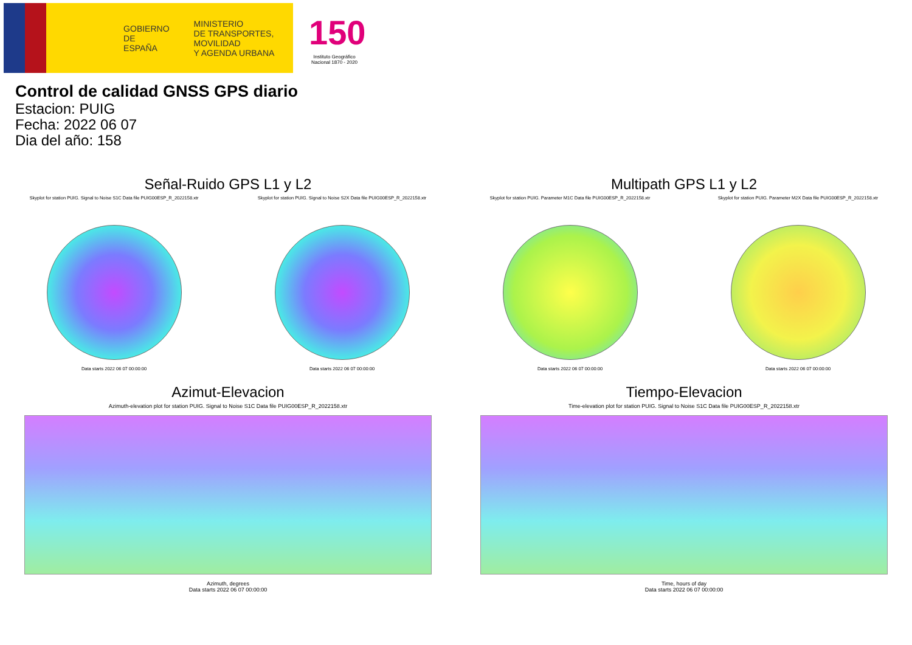GOBIERNO
DE ESPAÑA
MINISTERIO
DE TRANSPORTES, MOVILIDAD
Y AGENDA URBANA
150
Instituto Geográfico Nacional 1870 - 2020
Control de calidad GNSS GPS diario
Estacion: PUIG
Fecha: 2022 06 07
Dia del año: 158
Señal-Ruido GPS L1 y L2
Skyplot for station PUIG. Signal to Noise S1C Data file PUIG00ESP_R_2022158.xtr
Data starts 2022 06 07 00:00:00
Skyplot for station PUIG. Signal to Noise S2X Data file PUIG00ESP_R_2022158.xtr
Data starts 2022 06 07 00:00:00
Multipath GPS L1 y L2
Skyplot for station PUIG. Parameter M1C Data file PUIG00ESP_R_2022158.xtr
Data starts 2022 06 07 00:00:00
Skyplot for station PUIG. Parameter M2X Data file PUIG00ESP_R_2022158.xtr
Data starts 2022 06 07 00:00:00
Azimut-Elevacion
Azimuth-elevation plot for station PUIG. Signal to Noise S1C Data file PUIG00ESP_R_2022158.xtr
Azimuth, degrees
Data starts 2022 06 07 00:00:00
Tiempo-Elevacion
Time-elevation plot for station PUIG. Signal to Noise S1C Data file PUIG00ESP_R_2022158.xtr
Time, hours of day
Data starts 2022 06 07 00:00:00